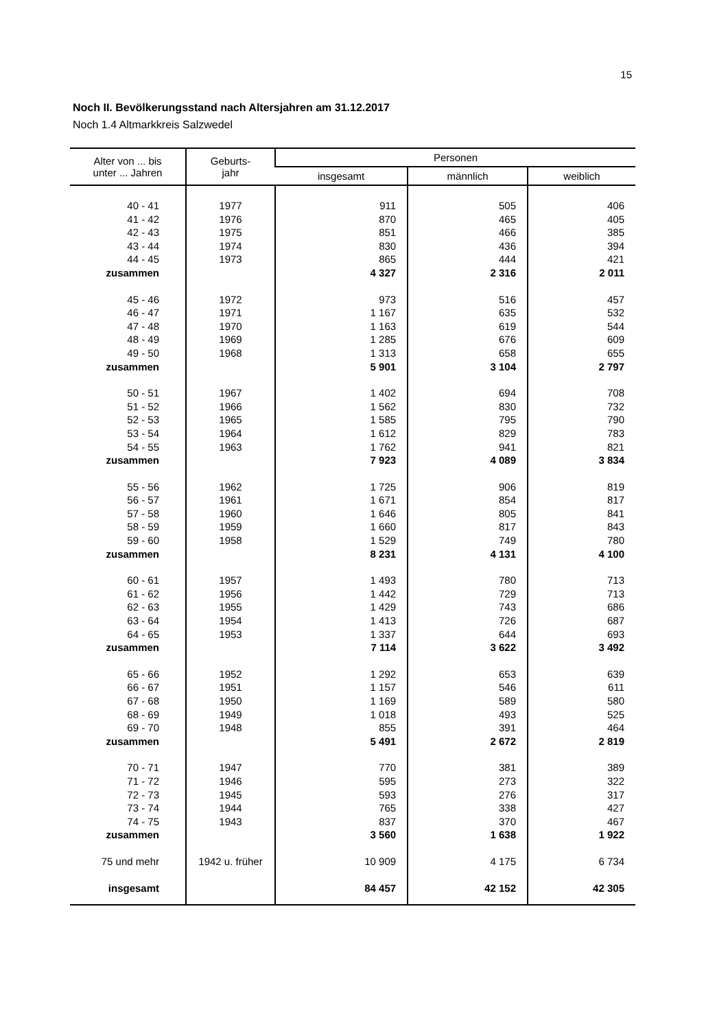15
Noch II. Bevölkerungsstand nach Altersjahren am 31.12.2017
Noch 1.4 Altmarkkreis Salzwedel
| Alter von ... bis unter ... Jahren | Geburts- jahr | Personen | | |
| --- | --- | --- | --- | --- |
| | | insgesamt | männlich | weiblich |
| 40 - 41 | 1977 | 911 | 505 | 406 |
| 41 - 42 | 1976 | 870 | 465 | 405 |
| 42 - 43 | 1975 | 851 | 466 | 385 |
| 43 - 44 | 1974 | 830 | 436 | 394 |
| 44 - 45 | 1973 | 865 | 444 | 421 |
| zusammen | | 4 327 | 2 316 | 2 011 |
| 45 - 46 | 1972 | 973 | 516 | 457 |
| 46 - 47 | 1971 | 1 167 | 635 | 532 |
| 47 - 48 | 1970 | 1 163 | 619 | 544 |
| 48 - 49 | 1969 | 1 285 | 676 | 609 |
| 49 - 50 | 1968 | 1 313 | 658 | 655 |
| zusammen | | 5 901 | 3 104 | 2 797 |
| 50 - 51 | 1967 | 1 402 | 694 | 708 |
| 51 - 52 | 1966 | 1 562 | 830 | 732 |
| 52 - 53 | 1965 | 1 585 | 795 | 790 |
| 53 - 54 | 1964 | 1 612 | 829 | 783 |
| 54 - 55 | 1963 | 1 762 | 941 | 821 |
| zusammen | | 7 923 | 4 089 | 3 834 |
| 55 - 56 | 1962 | 1 725 | 906 | 819 |
| 56 - 57 | 1961 | 1 671 | 854 | 817 |
| 57 - 58 | 1960 | 1 646 | 805 | 841 |
| 58 - 59 | 1959 | 1 660 | 817 | 843 |
| 59 - 60 | 1958 | 1 529 | 749 | 780 |
| zusammen | | 8 231 | 4 131 | 4 100 |
| 60 - 61 | 1957 | 1 493 | 780 | 713 |
| 61 - 62 | 1956 | 1 442 | 729 | 713 |
| 62 - 63 | 1955 | 1 429 | 743 | 686 |
| 63 - 64 | 1954 | 1 413 | 726 | 687 |
| 64 - 65 | 1953 | 1 337 | 644 | 693 |
| zusammen | | 7 114 | 3 622 | 3 492 |
| 65 - 66 | 1952 | 1 292 | 653 | 639 |
| 66 - 67 | 1951 | 1 157 | 546 | 611 |
| 67 - 68 | 1950 | 1 169 | 589 | 580 |
| 68 - 69 | 1949 | 1 018 | 493 | 525 |
| 69 - 70 | 1948 | 855 | 391 | 464 |
| zusammen | | 5 491 | 2 672 | 2 819 |
| 70 - 71 | 1947 | 770 | 381 | 389 |
| 71 - 72 | 1946 | 595 | 273 | 322 |
| 72 - 73 | 1945 | 593 | 276 | 317 |
| 73 - 74 | 1944 | 765 | 338 | 427 |
| 74 - 75 | 1943 | 837 | 370 | 467 |
| zusammen | | 3 560 | 1 638 | 1 922 |
| 75 und mehr | 1942 u. früher | 10 909 | 4 175 | 6 734 |
| insgesamt | | 84 457 | 42 152 | 42 305 |